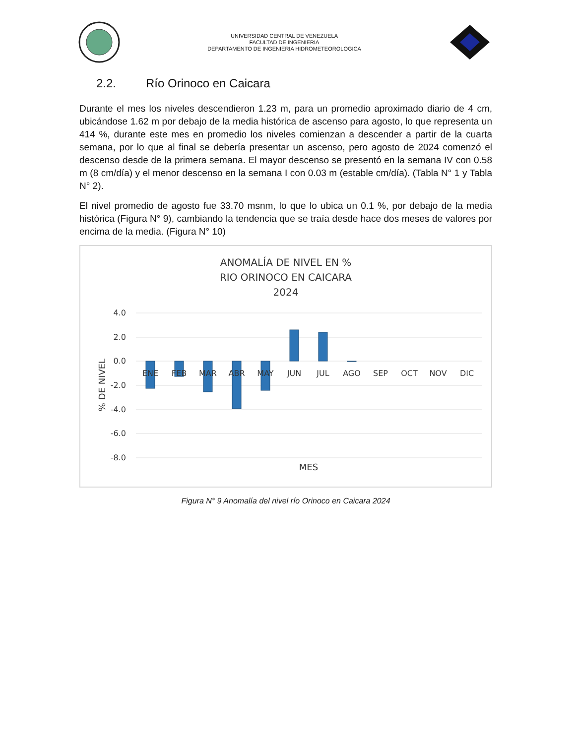UNIVERSIDAD CENTRAL DE VENEZUELA
FACULTAD DE INGENIERIA
DEPARTAMENTO DE INGENIERIA HIDROMETEOROLOGICA
2.2. Río Orinoco en Caicara
Durante el mes los niveles descendieron 1.23 m, para un promedio aproximado diario de 4 cm, ubicándose 1.62 m por debajo de la media histórica de ascenso para agosto, lo que representa un 414 %, durante este mes en promedio los niveles comienzan a descender a partir de la cuarta semana, por lo que al final se debería presentar un ascenso, pero agosto de 2024 comenzó el descenso desde de la primera semana. El mayor descenso se presentó en la semana IV con 0.58 m (8 cm/día) y el menor descenso en la semana I con 0.03 m (estable cm/día). (Tabla N° 1 y Tabla N° 2).
El nivel promedio de agosto fue 33.70 msnm, lo que lo ubica un 0.1 %, por debajo de la media histórica (Figura N° 9), cambiando la tendencia que se traía desde hace dos meses de valores por encima de la media. (Figura N° 10)
ANOMALÍA DE NIVEL EN %
RIO ORINOCO EN CAICARA
2024
4.0
2.0
0.0
-2.0
-4.0
-6.0
-8.0
ENE
FEB
MAR
ABR
MAY
JUN
JUL
AGO
SEP
OCT
NOV
DIC
MES
% DE NIVEL
Figura N° 9 Anomalía del nivel río Orinoco en Caicara 2024